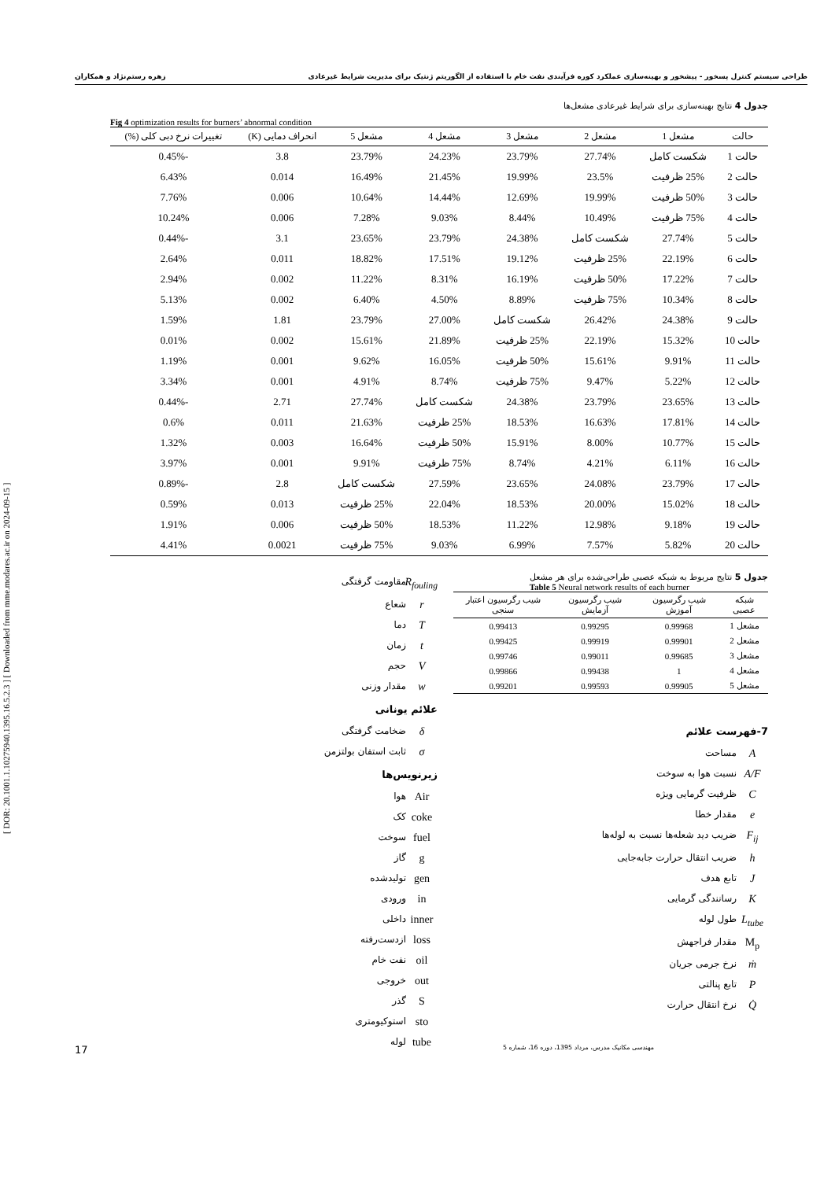طراحی سیستم کنترل پسخور - پیشخور و بهینه‌سازی عملکرد کوره فرآیندی نفت خام با استفاده از الگوریتم ژنتیک برای مدیریت شرایط غیرعادی زهره رستم‌نژاد و همکاران
[ DOR: 20.1001.1.10275940.1395.16.5.2.3 ] [ Downloaded from mme.modares.ac.ir on 2024-09-15 ]
جدول 4 نتایج بهینه‌سازی برای شرایط غیرعادی مشعل‌ها
Fig 4 optimization results for burners’ abnormal condition
| حالت | مشعل 1 | مشعل 2 | مشعل 3 | مشعل 4 | مشعل 5 | انحراف دمایی (K) | تغییرات نرخ دبی کلی (%) |
| --- | --- | --- | --- | --- | --- | --- | --- |
| حالت 1 | شکست کامل | 27.74% | 23.79% | 24.23% | 23.79% | 3.8 | -0.45% |
| حالت 2 | 25% ظرفیت | 23.5% | 19.99% | 21.45% | 16.49% | 0.014 | 6.43% |
| حالت 3 | 50% ظرفیت | 19.99% | 12.69% | 14.44% | 10.64% | 0.006 | 7.76% |
| حالت 4 | 75% ظرفیت | 10.49% | 8.44% | 9.03% | 7.28% | 0.006 | 10.24% |
| حالت 5 | 27.74% | شکست کامل | 24.38% | 23.79% | 23.65% | 3.1 | -0.44% |
| حالت 6 | 22.19% | 25% ظرفیت | 19.12% | 17.51% | 18.82% | 0.011 | 2.64% |
| حالت 7 | 17.22% | 50% ظرفیت | 16.19% | 8.31% | 11.22% | 0.002 | 2.94% |
| حالت 8 | 10.34% | 75% ظرفیت | 8.89% | 4.50% | 6.40% | 0.002 | 5.13% |
| حالت 9 | 24.38% | 26.42% | شکست کامل | 27.00% | 23.79% | 1.81 | 1.59% |
| حالت 10 | 15.32% | 22.19% | 25% ظرفیت | 21.89% | 15.61% | 0.002 | 0.01% |
| حالت 11 | 9.91% | 15.61% | 50% ظرفیت | 16.05% | 9.62% | 0.001 | 1.19% |
| حالت 12 | 5.22% | 9.47% | 75% ظرفیت | 8.74% | 4.91% | 0.001 | 3.34% |
| حالت 13 | 23.65% | 23.79% | 24.38% | شکست کامل | 27.74% | 2.71 | -0.44% |
| حالت 14 | 17.81% | 16.63% | 18.53% | 25% ظرفیت | 21.63% | 0.011 | 0.6% |
| حالت 15 | 10.77% | 8.00% | 15.91% | 50% ظرفیت | 16.64% | 0.003 | 1.32% |
| حالت 16 | 6.11% | 4.21% | 8.74% | 75% ظرفیت | 9.91% | 0.001 | 3.97% |
| حالت 17 | 23.79% | 24.08% | 23.65% | 27.59% | شکست کامل | 2.8 | -0.89% |
| حالت 18 | 15.02% | 20.00% | 18.53% | 22.04% | 25% ظرفیت | 0.013 | 0.59% |
| حالت 19 | 9.18% | 12.98% | 11.22% | 18.53% | 50% ظرفیت | 0.006 | 1.91% |
| حالت 20 | 5.82% | 7.57% | 6.99% | 9.03% | 75% ظرفیت | 0.0021 | 4.41% |
جدول 5 نتایج مربوط به شبکه عصبی طراحی‌شده برای هر مشعل
Table 5 Neural network results of each burner
| شبکه عصبی | شیب رگرسیون آموزش | شیب رگرسیون آزمایش | شیب رگرسیون اعتبار سنجی |
| --- | --- | --- | --- |
| مشعل 1 | 0.99968 | 0.99295 | 0.99413 |
| مشعل 2 | 0.99901 | 0.99919 | 0.99425 |
| مشعل 3 | 0.99685 | 0.99011 | 0.99746 |
| مشعل 4 | 1 | 0.99438 | 0.99866 |
| مشعل 5 | 0.99905 | 0.99593 | 0.99201 |
7-فهرست علائم
Aمساحت
A/F نسبت هوا به سوخت
Cظرفیت گرمایی ویژه
eمقدار خطا
F<sub>ij</sub> ضریب دید شعله‌ها نسبت به لوله‌ها
hضریب انتقال حرارت جابه‌جایی
Jتابع هدف
Kرسانندگی گرمایی
L<sub>tube</sub> طول لوله
M<sub>p</sub> مقدار فراجهش
ṁنرخ جرمی جریان
Pتابع پنالتی
Q̇ نرخ انتقال حرارت
R<sub>fouling</sub> مقاومت گرفتگی
rشعاع
Tدما
tزمان
Vحجم
wمقدار وزنی
علائم یونانی
δضخامت گرفتگی
σثابت استفان بولتزمن
زیرنویس‌ها
Air هوا
coke کک
fuel سوخت
gگاز
gen تولیدشده
in ورودی
inner داخلی
loss ازدست‌رفته
oil نفت خام
out خروجی
Sگذر
sto استوکیومتری
tube لوله
17 مهندسی مکانیک مدرس، مرداد 1395، دوره 16، شماره 5